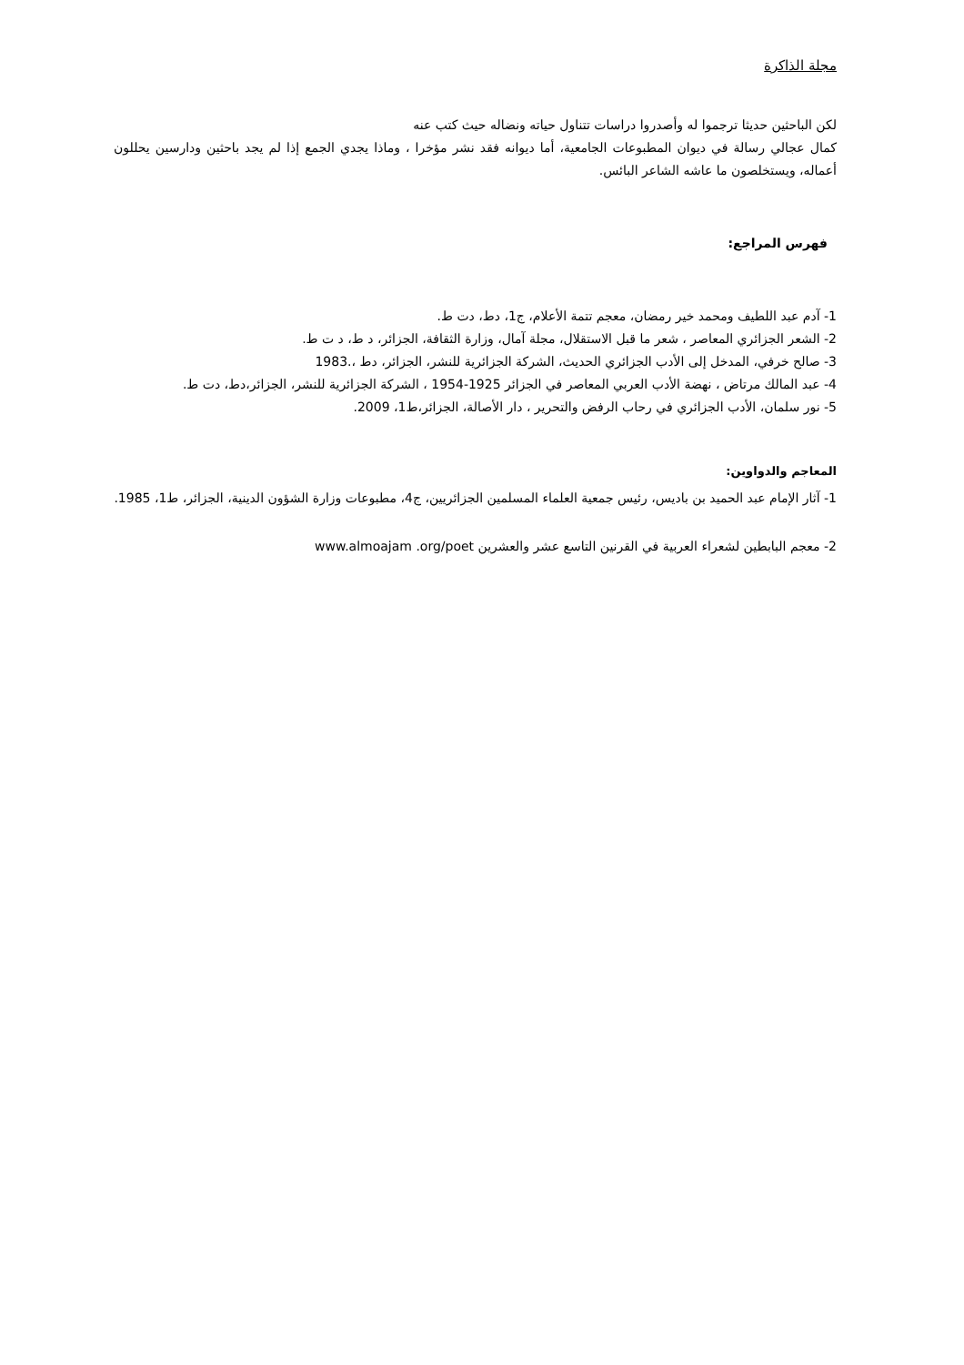مجلة الذاكرة
لكن الباحثين حديثا ترجموا له وأصدروا دراسات تتناول حياته ونضاله حيث كتب عنه
كمال عجالي رسالة في ديوان المطبوعات الجامعية، أما ديوانه فقد نشر مؤخرا ، وماذا يجدي الجمع إذا لم يجد باحثين ودارسين يحللون أعماله، ويستخلصون ما عاشه الشاعر البائس.
فهرس المراجع:
1- آدم عبد اللطيف ومحمد خير رمضان، معجم تتمة الأعلام، ج1، دط، دت ط.
2- الشعر الجزائري المعاصر ، شعر ما قبل الاستقلال، مجلة آمال، وزارة الثقافة، الجزائر، د ط، د ت ط.
3- صالح خرفي، المدخل إلى الأدب الجزائري الحديث، الشركة الجزائرية للنشر، الجزائر، دط ،.1983
4- عبد المالك مرتاض ، نهضة الأدب العربي المعاصر في الجزائر 1925-1954 ، الشركة الجزائرية للنشر، الجزائر،دط، دت ط.
5- نور سلمان، الأدب الجزائري في رحاب الرفض والتحرير ، دار الأصالة، الجزائر،ط1، 2009.
المعاجم والدواوين:
1- آثار الإمام عبد الحميد بن باديس، رئيس جمعية العلماء المسلمين الجزائريين، ج4، مطبوعات وزارة الشؤون الدينية، الجزائر، ط1، 1985.
2- معجم البابطين لشعراء العربية في القرنين التاسع عشر والعشرين www.almoajam .org/poet